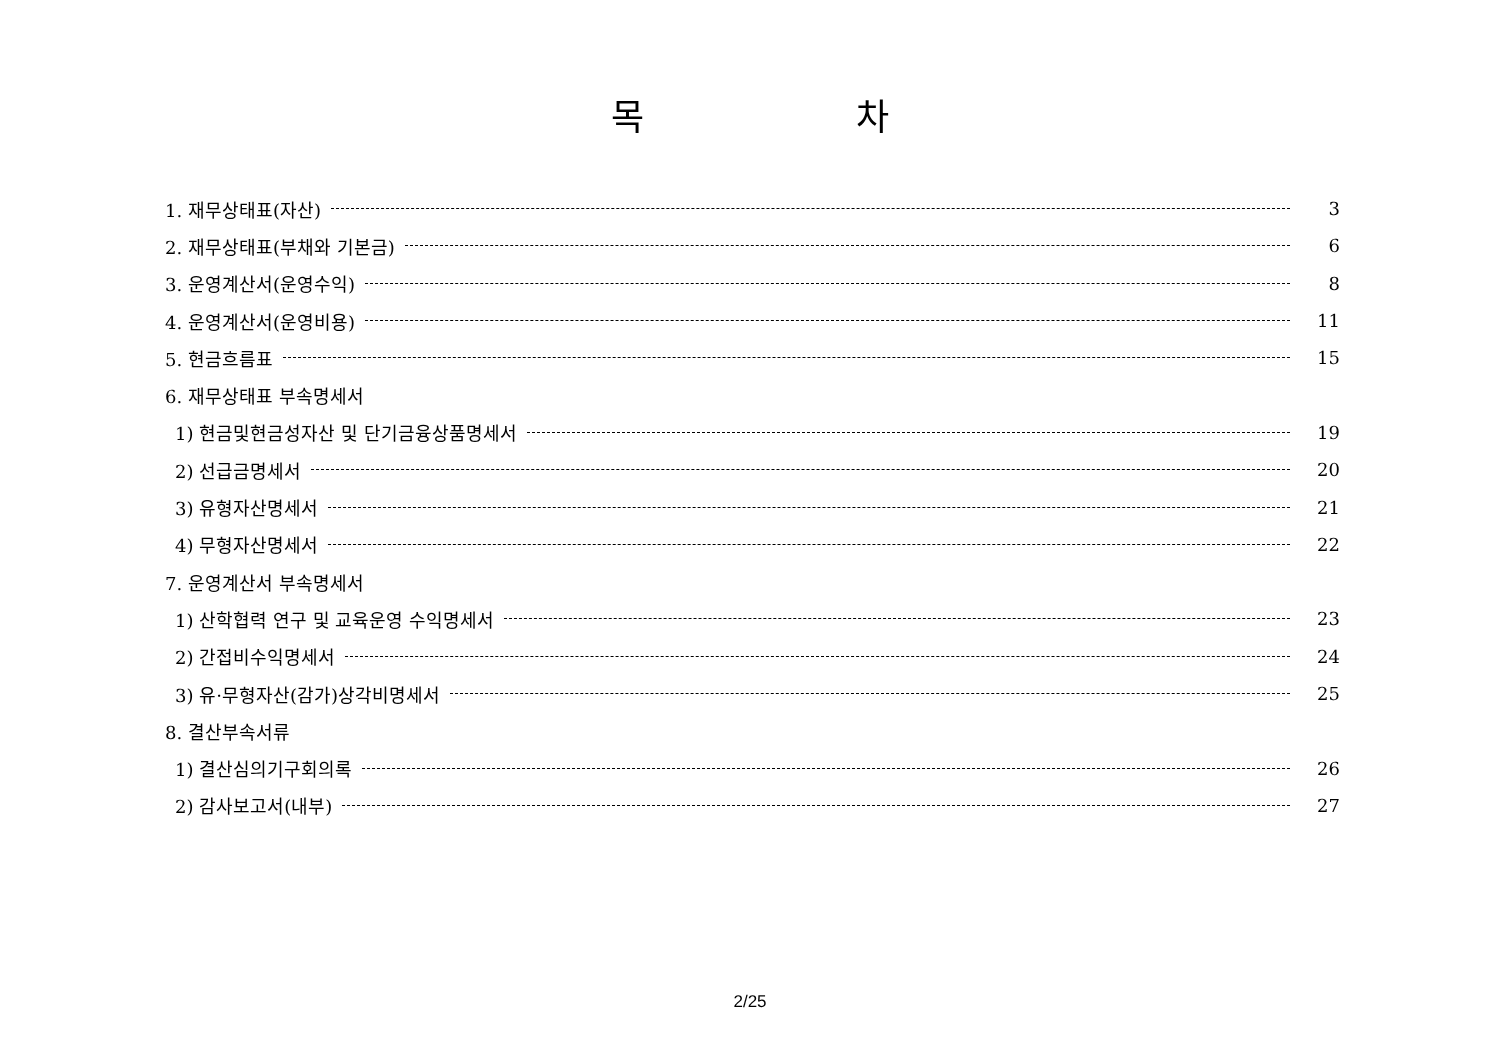목 차
1. 재무상태표(자산) 3
2. 재무상태표(부채와 기본금) 6
3. 운영계산서(운영수익) 8
4. 운영계산서(운영비용) 11
5. 현금흐름표 15
6. 재무상태표 부속명세서
1) 현금및현금성자산 및 단기금융상품명세서 19
2) 선급금명세서 20
3) 유형자산명세서 21
4) 무형자산명세서 22
7. 운영계산서 부속명세서
1) 산학협력 연구 및 교육운영 수익명세서 23
2) 간접비수익명세서 24
3) 유·무형자산(감가)상각비명세서 25
8. 결산부속서류
1) 결산심의기구회의록 26
2) 감사보고서(내부) 27
2/25